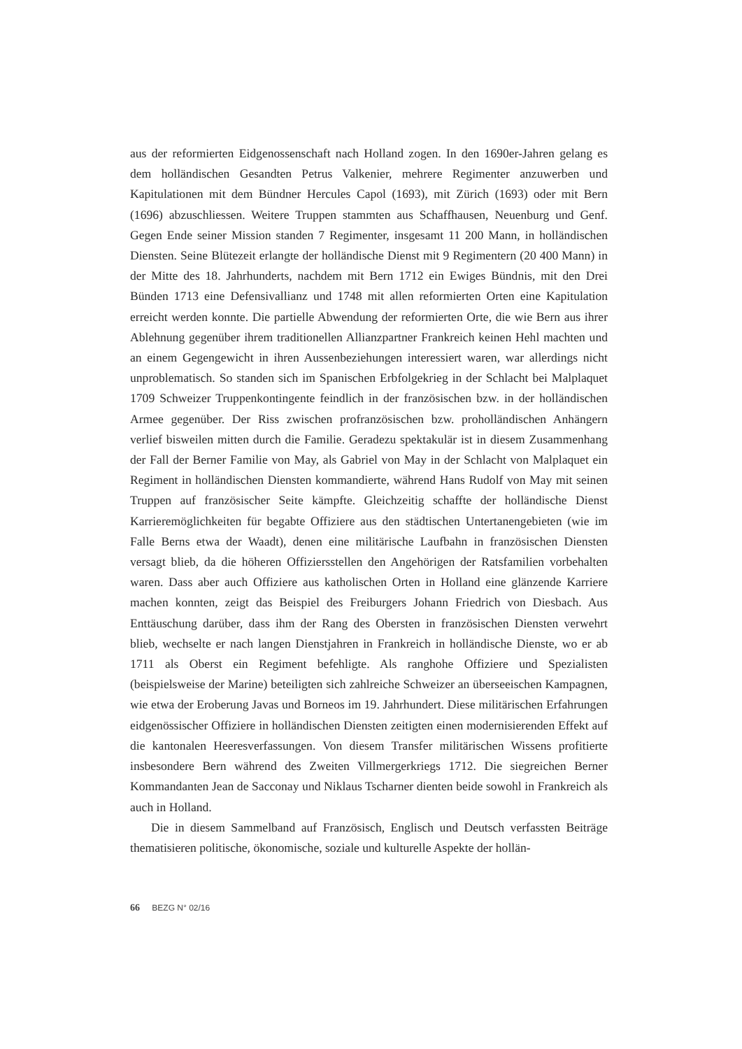aus der reformierten Eidgenossenschaft nach Holland zogen. In den 1690er-Jahren gelang es dem holländischen Gesandten Petrus Valkenier, mehrere Regimenter anzuwerben und Kapitulationen mit dem Bündner Hercules Capol (1693), mit Zürich (1693) oder mit Bern (1696) abzuschliessen. Weitere Truppen stammten aus Schaffhausen, Neuenburg und Genf. Gegen Ende seiner Mission standen 7 Regimenter, insgesamt 11 200 Mann, in holländischen Diensten. Seine Blütezeit erlangte der holländische Dienst mit 9 Regimentern (20 400 Mann) in der Mitte des 18. Jahrhunderts, nachdem mit Bern 1712 ein Ewiges Bündnis, mit den Drei Bünden 1713 eine Defensivallianz und 1748 mit allen reformierten Orten eine Kapitulation erreicht werden konnte. Die partielle Abwendung der reformierten Orte, die wie Bern aus ihrer Ablehnung gegenüber ihrem traditionellen Allianzpartner Frankreich keinen Hehl machten und an einem Gegengewicht in ihren Aussenbeziehungen interessiert waren, war allerdings nicht unproblematisch. So standen sich im Spanischen Erbfolgekrieg in der Schlacht bei Malplaquet 1709 Schweizer Truppenkontingente feindlich in der französischen bzw. in der holländischen Armee gegenüber. Der Riss zwischen profranzösischen bzw. proholländischen Anhängern verlief bisweilen mitten durch die Familie. Geradezu spektakulär ist in diesem Zusammenhang der Fall der Berner Familie von May, als Gabriel von May in der Schlacht von Malplaquet ein Regiment in holländischen Diensten kommandierte, während Hans Rudolf von May mit seinen Truppen auf französischer Seite kämpfte. Gleichzeitig schaffte der holländische Dienst Karrieremöglichkeiten für begabte Offiziere aus den städtischen Untertanengebieten (wie im Falle Berns etwa der Waadt), denen eine militärische Laufbahn in französischen Diensten versagt blieb, da die höheren Offiziersstellen den Angehörigen der Ratsfamilien vorbehalten waren. Dass aber auch Offiziere aus katholischen Orten in Holland eine glänzende Karriere machen konnten, zeigt das Beispiel des Freiburgers Johann Friedrich von Diesbach. Aus Enttäuschung darüber, dass ihm der Rang des Obersten in französischen Diensten verwehrt blieb, wechselte er nach langen Dienstjahren in Frankreich in holländische Dienste, wo er ab 1711 als Oberst ein Regiment befehligte. Als ranghohe Offiziere und Spezialisten (beispielsweise der Marine) beteiligten sich zahlreiche Schweizer an überseeischen Kampagnen, wie etwa der Eroberung Javas und Borneos im 19. Jahrhundert. Diese militärischen Erfahrungen eidgenössischer Offiziere in holländischen Diensten zeitigten einen modernisierenden Effekt auf die kantonalen Heeresverfassungen. Von diesem Transfer militärischen Wissens profitierte insbesondere Bern während des Zweiten Villmergerkriegs 1712. Die siegreichen Berner Kommandanten Jean de Sacconay und Niklaus Tscharner dienten beide sowohl in Frankreich als auch in Holland.
Die in diesem Sammelband auf Französisch, Englisch und Deutsch verfassten Beiträge thematisieren politische, ökonomische, soziale und kulturelle Aspekte der hollän-
66 BEZG N° 02/16